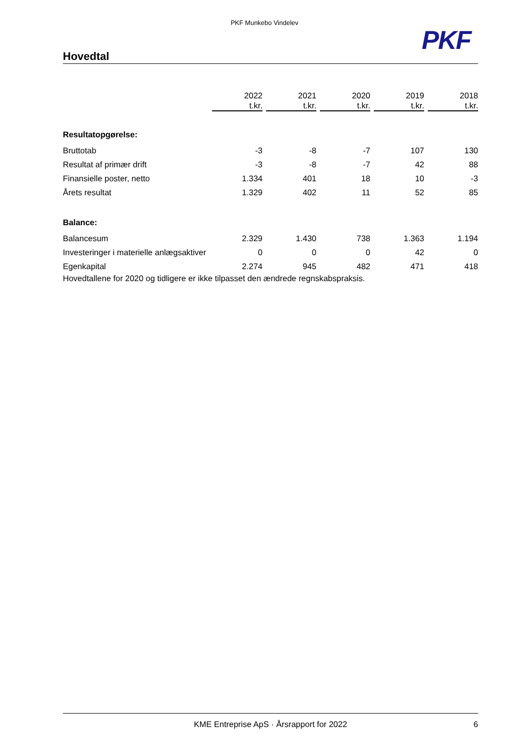PKF Munkebo Vindelev
PKF
Hovedtal
| | 2022 t.kr. | 2021 t.kr. | 2020 t.kr. | 2019 t.kr. | 2018 t.kr. |
| Resultatopgørelse: | | | | | |
| Bruttotab | -3 | -8 | -7 | 107 | 130 |
| Resultat af primær drift | -3 | -8 | -7 | 42 | 88 |
| Finansielle poster, netto | 1.334 | 401 | 18 | 10 | -3 |
| Årets resultat | 1.329 | 402 | 11 | 52 | 85 |
| Balance: | | | | | |
| Balancesum | 2.329 | 1.430 | 738 | 1.363 | 1.194 |
| Investeringer i materielle anlægsaktiver | 0 | 0 | 0 | 42 | 0 |
| Egenkapital | 2.274 | 945 | 482 | 471 | 418 |
Hovedtallene for 2020 og tidligere er ikke tilpasset den ændrede regnskabspraksis.
KME Entreprise ApS · Årsrapport for 2022 6